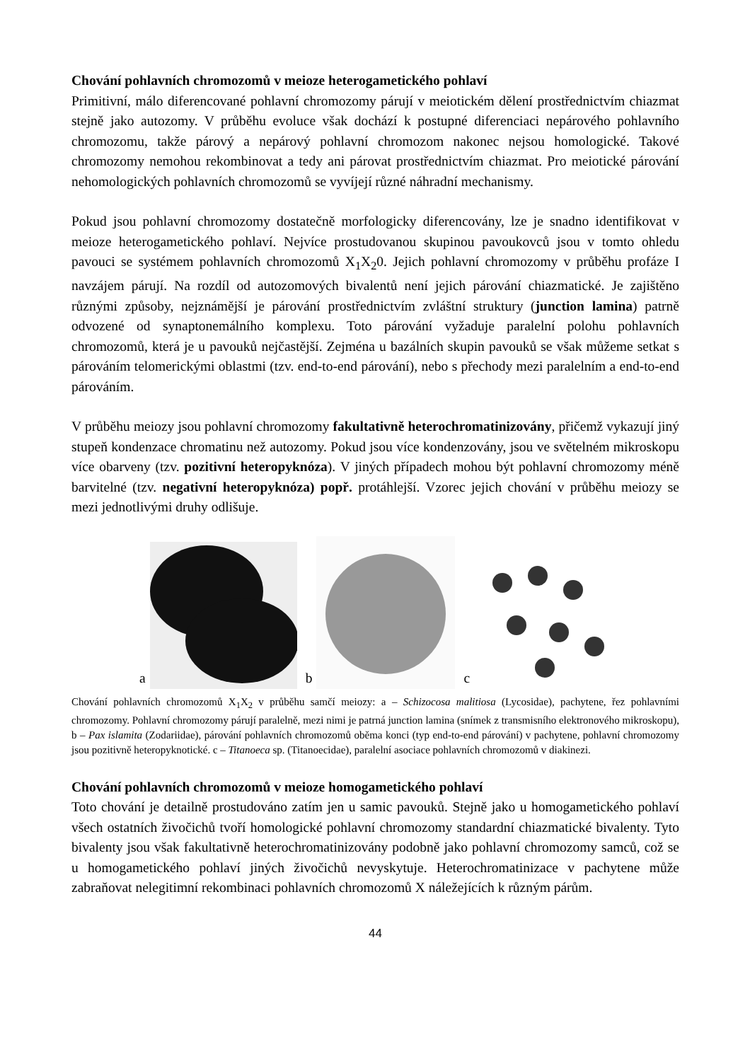Chování pohlavních chromozomů v meioze heterogametického pohlaví
Primitivní, málo diferencované pohlavní chromozomy párují v meiotickém dělení prostřednictvím chiazmat stejně jako autozomy. V průběhu evoluce však dochází k postupné diferenciaci nepárového pohlavního chromozomu, takže párový a nepárový pohlavní chromozom nakonec nejsou homologické. Takové chromozomy nemohou rekombinovat a tedy ani párovat prostřednictvím chiazmat. Pro meiotické párování nehomologických pohlavních chromozomů se vyvíjejí různé náhradní mechanismy.
Pokud jsou pohlavní chromozomy dostatečně morfologicky diferencovány, lze je snadno identifikovat v meioze heterogametického pohlaví. Nejvíce prostudovanou skupinou pavoukovců jsou v tomto ohledu pavouci se systémem pohlavních chromozomů X<sub>1</sub>X<sub>2</sub>0. Jejich pohlavní chromozomy v průběhu profáze I navzájem párují. Na rozdíl od autozomových bivalentů není jejich párování chiazmatické. Je zajištěno různými způsoby, nejznámější je párování prostřednictvím zvláštní struktury (junction lamina) patrně odvozené od synaptonemálního komplexu. Toto párování vyžaduje paralelní polohu pohlavních chromozomů, která je u pavouků nejčastější. Zejména u bazálních skupin pavouků se však můžeme setkat s párováním telomerickými oblastmi (tzv. end-to-end párování), nebo s přechody mezi paralelním a end-to-end párováním.
V průběhu meiozy jsou pohlavní chromozomy fakultativně heterochromatinizovány, přičemž vykazují jiný stupeň kondenzace chromatinu než autozomy. Pokud jsou více kondenzovány, jsou ve světelném mikroskopu více obarveny (tzv. pozitivní heteropyknóza). V jiných případech mohou být pohlavní chromozomy méně barvitelné (tzv. negativní heteropyknóza) popř. protáhlejší. Vzorec jejich chování v průběhu meiozy se mezi jednotlivými druhy odlišuje.
a
b
c
Chování pohlavních chromozomů X<sub>1</sub>X<sub>2</sub> v průběhu samčí meiozy: a – Schizocosa malitiosa (Lycosidae), pachytene, řez pohlavními chromozomy. Pohlavní chromozomy párují paralelně, mezi nimi je patrná junction lamina (snímek z transmisního elektronového mikroskopu), b – Pax islamita (Zodariidae), párování pohlavních chromozomů oběma konci (typ end-to-end párování) v pachytene, pohlavní chromozomy jsou pozitivně heteropyknotické. c – Titanoeca sp. (Titanoecidae), paralelní asociace pohlavních chromozomů v diakinezi.
Chování pohlavních chromozomů v meioze homogametického pohlaví
Toto chování je detailně prostudováno zatím jen u samic pavouků. Stejně jako u homogametického pohlaví všech ostatních živočichů tvoří homologické pohlavní chromozomy standardní chiazmatické bivalenty. Tyto bivalenty jsou však fakultativně heterochromatinizovány podobně jako pohlavní chromozomy samců, což se u homogametického pohlaví jiných živočichů nevyskytuje. Heterochromatinizace v pachytene může zabraňovat nelegitimní rekombinaci pohlavních chromozomů X náležejících k různým párům.
44